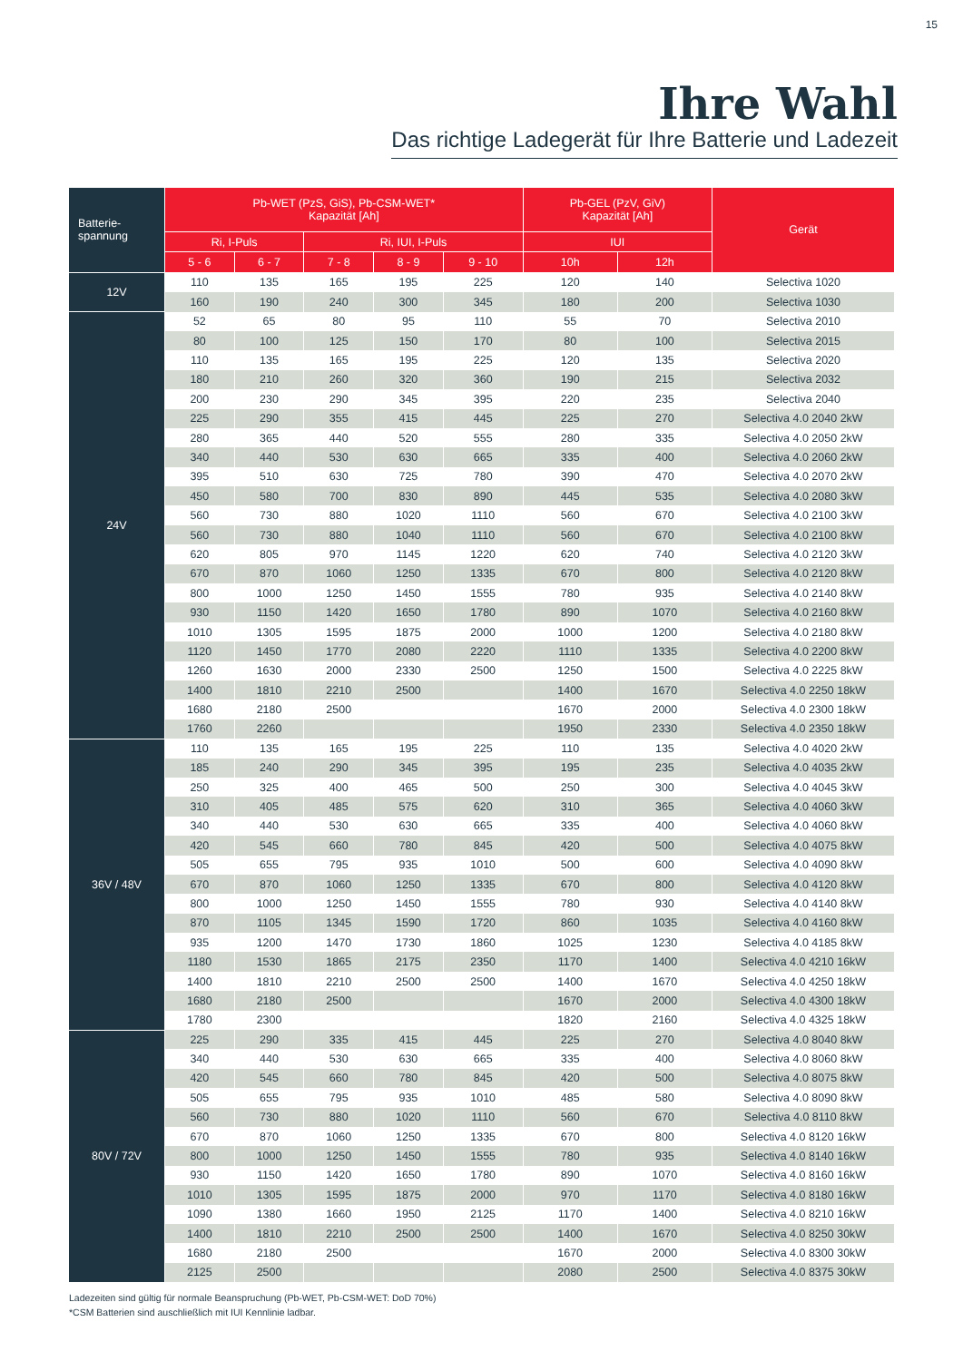15
Ihre Wahl
Das richtige Ladegerät für Ihre Batterie und Ladezeit
| Batterie- spannung | Pb-WET (PzS, GiS), Pb-CSM-WET* Kapazität [Ah] | | | | | Pb-GEL (PzV, GiV) Kapazität [Ah] | | Gerät |
| --- | --- | --- | --- | --- | --- | --- | --- | --- |
| | Ri, I-Puls | | Ri, IUI, I-Puls | | | IUI | | |
| | 5 - 6 | 6 - 7 | 7 - 8 | 8 - 9 | 9 - 10 | 10h | 12h | |
| 12V | 110 | 135 | 165 | 195 | 225 | 120 | 140 | Selectiva 1020 |
| | 160 | 190 | 240 | 300 | 345 | 180 | 200 | Selectiva 1030 |
| 24V | 52 | 65 | 80 | 95 | 110 | 55 | 70 | Selectiva 2010 |
| | 80 | 100 | 125 | 150 | 170 | 80 | 100 | Selectiva 2015 |
| | 110 | 135 | 165 | 195 | 225 | 120 | 135 | Selectiva 2020 |
| | 180 | 210 | 260 | 320 | 360 | 190 | 215 | Selectiva 2032 |
| | 200 | 230 | 290 | 345 | 395 | 220 | 235 | Selectiva 2040 |
| | 225 | 290 | 355 | 415 | 445 | 225 | 270 | Selectiva 4.0 2040 2kW |
| | 280 | 365 | 440 | 520 | 555 | 280 | 335 | Selectiva 4.0 2050 2kW |
| | 340 | 440 | 530 | 630 | 665 | 335 | 400 | Selectiva 4.0 2060 2kW |
| | 395 | 510 | 630 | 725 | 780 | 390 | 470 | Selectiva 4.0 2070 2kW |
| | 450 | 580 | 700 | 830 | 890 | 445 | 535 | Selectiva 4.0 2080 3kW |
| | 560 | 730 | 880 | 1020 | 1110 | 560 | 670 | Selectiva 4.0 2100 3kW |
| | 560 | 730 | 880 | 1040 | 1110 | 560 | 670 | Selectiva 4.0 2100 8kW |
| | 620 | 805 | 970 | 1145 | 1220 | 620 | 740 | Selectiva 4.0 2120 3kW |
| | 670 | 870 | 1060 | 1250 | 1335 | 670 | 800 | Selectiva 4.0 2120 8kW |
| | 800 | 1000 | 1250 | 1450 | 1555 | 780 | 935 | Selectiva 4.0 2140 8kW |
| | 930 | 1150 | 1420 | 1650 | 1780 | 890 | 1070 | Selectiva 4.0 2160 8kW |
| | 1010 | 1305 | 1595 | 1875 | 2000 | 1000 | 1200 | Selectiva 4.0 2180 8kW |
| | 1120 | 1450 | 1770 | 2080 | 2220 | 1110 | 1335 | Selectiva 4.0 2200 8kW |
| | 1260 | 1630 | 2000 | 2330 | 2500 | 1250 | 1500 | Selectiva 4.0 2225 8kW |
| | 1400 | 1810 | 2210 | 2500 | | 1400 | 1670 | Selectiva 4.0 2250 18kW |
| | 1680 | 2180 | 2500 | | | 1670 | 2000 | Selectiva 4.0 2300 18kW |
| | 1760 | 2260 | | | | 1950 | 2330 | Selectiva 4.0 2350 18kW |
| 36V / 48V | 110 | 135 | 165 | 195 | 225 | 110 | 135 | Selectiva 4.0 4020 2kW |
| | 185 | 240 | 290 | 345 | 395 | 195 | 235 | Selectiva 4.0 4035 2kW |
| | 250 | 325 | 400 | 465 | 500 | 250 | 300 | Selectiva 4.0 4045 3kW |
| | 310 | 405 | 485 | 575 | 620 | 310 | 365 | Selectiva 4.0 4060 3kW |
| | 340 | 440 | 530 | 630 | 665 | 335 | 400 | Selectiva 4.0 4060 8kW |
| | 420 | 545 | 660 | 780 | 845 | 420 | 500 | Selectiva 4.0 4075 8kW |
| | 505 | 655 | 795 | 935 | 1010 | 500 | 600 | Selectiva 4.0 4090 8kW |
| | 670 | 870 | 1060 | 1250 | 1335 | 670 | 800 | Selectiva 4.0 4120 8kW |
| | 800 | 1000 | 1250 | 1450 | 1555 | 780 | 930 | Selectiva 4.0 4140 8kW |
| | 870 | 1105 | 1345 | 1590 | 1720 | 860 | 1035 | Selectiva 4.0 4160 8kW |
| | 935 | 1200 | 1470 | 1730 | 1860 | 1025 | 1230 | Selectiva 4.0 4185 8kW |
| | 1180 | 1530 | 1865 | 2175 | 2350 | 1170 | 1400 | Selectiva 4.0 4210 16kW |
| | 1400 | 1810 | 2210 | 2500 | 2500 | 1400 | 1670 | Selectiva 4.0 4250 18kW |
| | 1680 | 2180 | 2500 | | | 1670 | 2000 | Selectiva 4.0 4300 18kW |
| | 1780 | 2300 | | | | 1820 | 2160 | Selectiva 4.0 4325 18kW |
| 80V / 72V | 225 | 290 | 335 | 415 | 445 | 225 | 270 | Selectiva 4.0 8040 8kW |
| | 340 | 440 | 530 | 630 | 665 | 335 | 400 | Selectiva 4.0 8060 8kW |
| | 420 | 545 | 660 | 780 | 845 | 420 | 500 | Selectiva 4.0 8075 8kW |
| | 505 | 655 | 795 | 935 | 1010 | 485 | 580 | Selectiva 4.0 8090 8kW |
| | 560 | 730 | 880 | 1020 | 1110 | 560 | 670 | Selectiva 4.0 8110 8kW |
| | 670 | 870 | 1060 | 1250 | 1335 | 670 | 800 | Selectiva 4.0 8120 16kW |
| | 800 | 1000 | 1250 | 1450 | 1555 | 780 | 935 | Selectiva 4.0 8140 16kW |
| | 930 | 1150 | 1420 | 1650 | 1780 | 890 | 1070 | Selectiva 4.0 8160 16kW |
| | 1010 | 1305 | 1595 | 1875 | 2000 | 970 | 1170 | Selectiva 4.0 8180 16kW |
| | 1090 | 1380 | 1660 | 1950 | 2125 | 1170 | 1400 | Selectiva 4.0 8210 16kW |
| | 1400 | 1810 | 2210 | 2500 | 2500 | 1400 | 1670 | Selectiva 4.0 8250 30kW |
| | 1680 | 2180 | 2500 | | | 1670 | 2000 | Selectiva 4.0 8300 30kW |
| | 2125 | 2500 | | | | 2080 | 2500 | Selectiva 4.0 8375 30kW |
Ladezeiten sind gültig für normale Beanspruchung (Pb-WET, Pb-CSM-WET: DoD 70%)
*CSM Batterien sind auschließlich mit IUI Kennlinie ladbar.